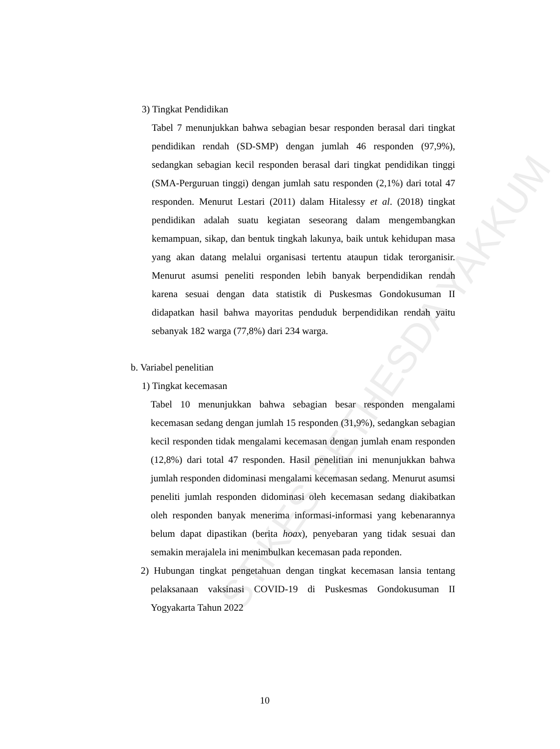STIKES BETHESDA YAKKUM
3) Tingkat Pendidikan
Tabel 7 menunjukkan bahwa sebagian besar responden berasal dari tingkat pendidikan rendah (SD-SMP) dengan jumlah 46 responden (97,9%), sedangkan sebagian kecil responden berasal dari tingkat pendidikan tinggi (SMA-Perguruan tinggi) dengan jumlah satu responden (2,1%) dari total 47 responden. Menurut Lestari (2011) dalam Hitalessy et al. (2018) tingkat pendidikan adalah suatu kegiatan seseorang dalam mengembangkan kemampuan, sikap, dan bentuk tingkah lakunya, baik untuk kehidupan masa yang akan datang melalui organisasi tertentu ataupun tidak terorganisir. Menurut asumsi peneliti responden lebih banyak berpendidikan rendah karena sesuai dengan data statistik di Puskesmas Gondokusuman II didapatkan hasil bahwa mayoritas penduduk berpendidikan rendah yaitu sebanyak 182 warga (77,8%) dari 234 warga.
b. Variabel penelitian
1) Tingkat kecemasan
Tabel 10 menunjukkan bahwa sebagian besar responden mengalami kecemasan sedang dengan jumlah 15 responden (31,9%), sedangkan sebagian kecil responden tidak mengalami kecemasan dengan jumlah enam responden (12,8%) dari total 47 responden. Hasil penelitian ini menunjukkan bahwa jumlah responden didominasi mengalami kecemasan sedang. Menurut asumsi peneliti jumlah responden didominasi oleh kecemasan sedang diakibatkan oleh responden banyak menerima informasi-informasi yang kebenarannya belum dapat dipastikan (berita hoax), penyebaran yang tidak sesuai dan semakin merajalela ini menimbulkan kecemasan pada reponden.
2) Hubungan tingkat pengetahuan dengan tingkat kecemasan lansia tentang pelaksanaan vaksinasi COVID-19 di Puskesmas Gondokusuman II Yogyakarta Tahun 2022
10